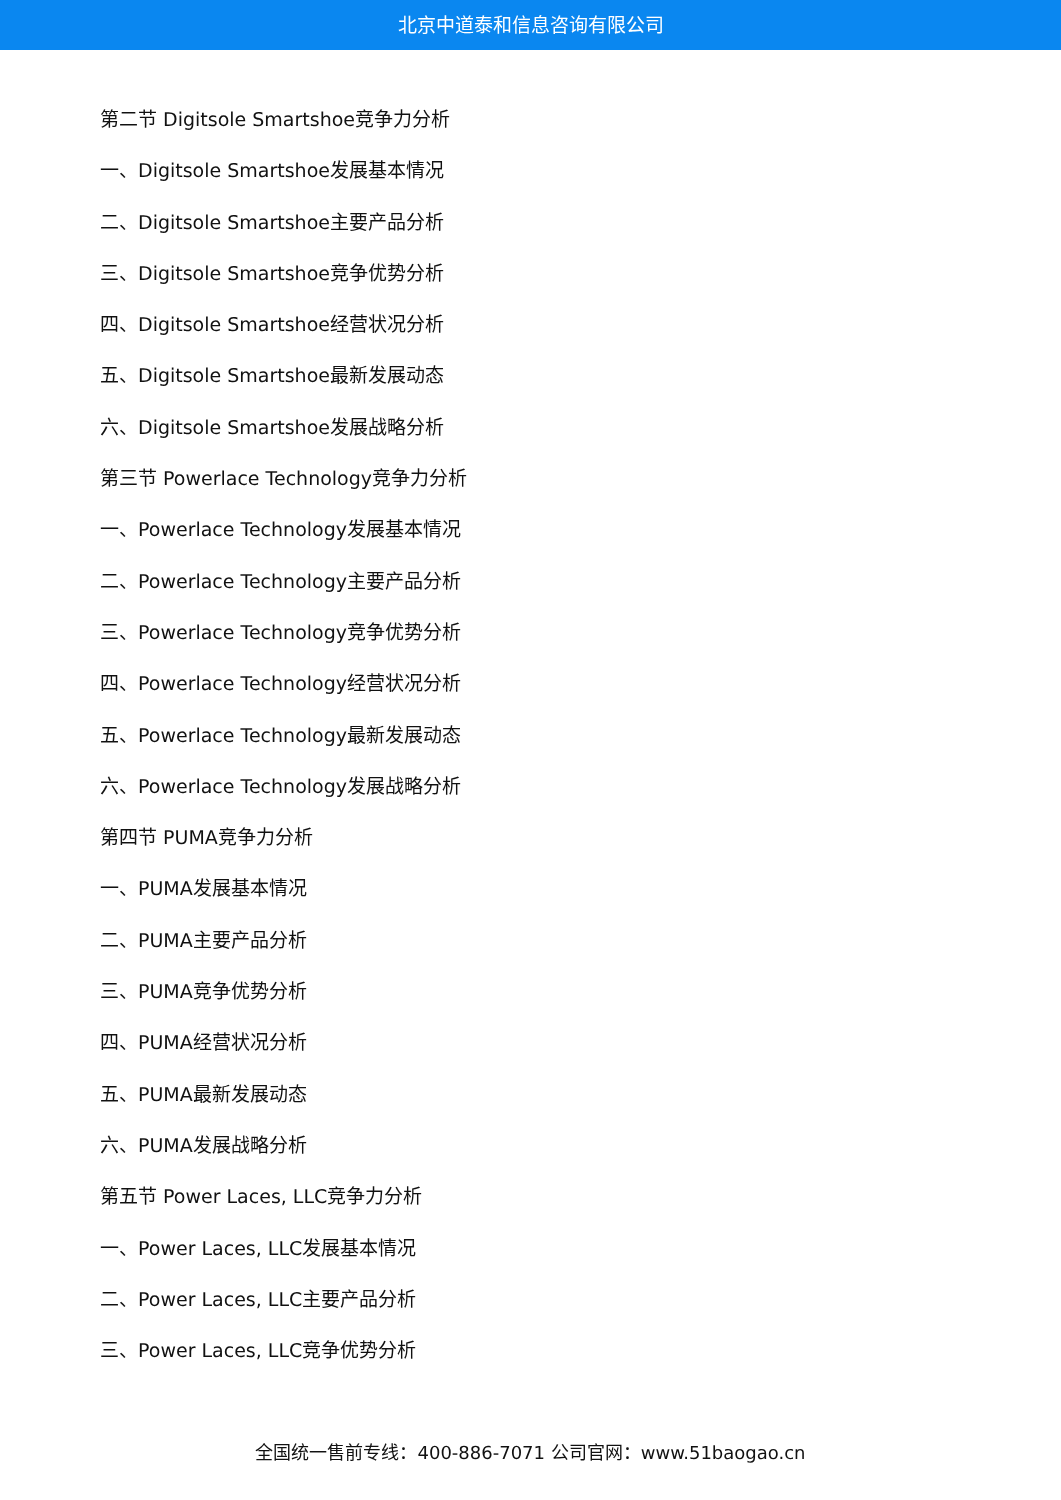北京中道泰和信息咨询有限公司
第二节 Digitsole Smartshoe竞争力分析
一、Digitsole Smartshoe发展基本情况
二、Digitsole Smartshoe主要产品分析
三、Digitsole Smartshoe竞争优势分析
四、Digitsole Smartshoe经营状况分析
五、Digitsole Smartshoe最新发展动态
六、Digitsole Smartshoe发展战略分析
第三节 Powerlace Technology竞争力分析
一、Powerlace Technology发展基本情况
二、Powerlace Technology主要产品分析
三、Powerlace Technology竞争优势分析
四、Powerlace Technology经营状况分析
五、Powerlace Technology最新发展动态
六、Powerlace Technology发展战略分析
第四节 PUMA竞争力分析
一、PUMA发展基本情况
二、PUMA主要产品分析
三、PUMA竞争优势分析
四、PUMA经营状况分析
五、PUMA最新发展动态
六、PUMA发展战略分析
第五节 Power Laces, LLC竞争力分析
一、Power Laces, LLC发展基本情况
二、Power Laces, LLC主要产品分析
三、Power Laces, LLC竞争优势分析
全国统一售前专线：400-886-7071 公司官网：www.51baogao.cn